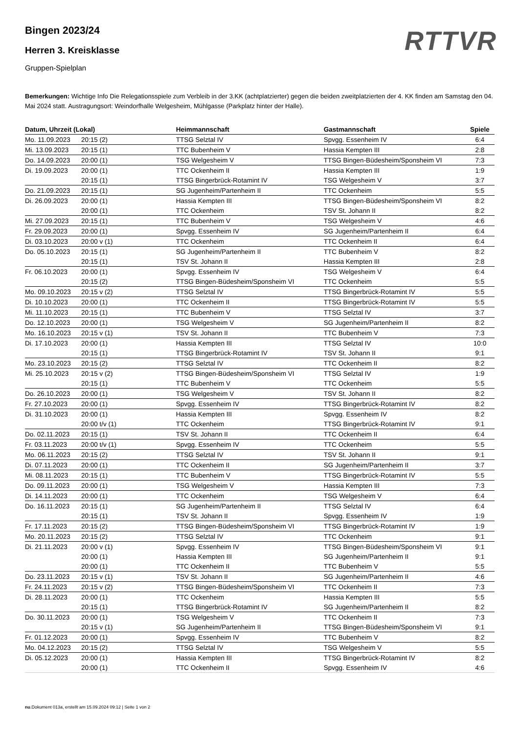RTTVR
Bingen 2023/24
Herren 3. Kreisklasse
Gruppen-Spielplan
Bemerkungen: Wichtige Info Die Relegationsspiele zum Verbleib in der 3.KK (achtplatzierter) gegen die beiden zweitplatzierten der 4. KK finden am Samstag den 04. Mai 2024 statt. Austragungsort: Weindorfhalle Welgesheim, Mühlgasse (Parkplatz hinter der Halle).
| Datum, Uhrzeit (Lokal) | | Heimmannschaft | Gastmannschaft | Spiele |
| --- | --- | --- | --- | --- |
| Mo. 11.09.2023 | 20:15 (2) | TTSG Selztal IV | Spvgg. Essenheim IV | 6:4 |
| Mi. 13.09.2023 | 20:15 (1) | TTC Bubenheim V | Hassia Kempten III | 2:8 |
| Do. 14.09.2023 | 20:00 (1) | TSG Welgesheim V | TTSG Bingen-Büdesheim/Sponsheim VI | 7:3 |
| Di. 19.09.2023 | 20:00 (1) | TTC Ockenheim II | Hassia Kempten III | 1:9 |
| | 20:15 (1) | TTSG Bingerbrück-Rotamint IV | TSG Welgesheim V | 3:7 |
| Do. 21.09.2023 | 20:15 (1) | SG Jugenheim/Partenheim II | TTC Ockenheim | 5:5 |
| Di. 26.09.2023 | 20:00 (1) | Hassia Kempten III | TTSG Bingen-Büdesheim/Sponsheim VI | 8:2 |
| | 20:00 (1) | TTC Ockenheim | TSV St. Johann II | 8:2 |
| Mi. 27.09.2023 | 20:15 (1) | TTC Bubenheim V | TSG Welgesheim V | 4:6 |
| Fr. 29.09.2023 | 20:00 (1) | Spvgg. Essenheim IV | SG Jugenheim/Partenheim II | 6:4 |
| Di. 03.10.2023 | 20:00 v (1) | TTC Ockenheim | TTC Ockenheim II | 6:4 |
| Do. 05.10.2023 | 20:15 (1) | SG Jugenheim/Partenheim II | TTC Bubenheim V | 8:2 |
| | 20:15 (1) | TSV St. Johann II | Hassia Kempten III | 2:8 |
| Fr. 06.10.2023 | 20:00 (1) | Spvgg. Essenheim IV | TSG Welgesheim V | 6:4 |
| | 20:15 (2) | TTSG Bingen-Büdesheim/Sponsheim VI | TTC Ockenheim | 5:5 |
| Mo. 09.10.2023 | 20:15 v (2) | TTSG Selztal IV | TTSG Bingerbrück-Rotamint IV | 5:5 |
| Di. 10.10.2023 | 20:00 (1) | TTC Ockenheim II | TTSG Bingerbrück-Rotamint IV | 5:5 |
| Mi. 11.10.2023 | 20:15 (1) | TTC Bubenheim V | TTSG Selztal IV | 3:7 |
| Do. 12.10.2023 | 20:00 (1) | TSG Welgesheim V | SG Jugenheim/Partenheim II | 8:2 |
| Mo. 16.10.2023 | 20:15 v (1) | TSV St. Johann II | TTC Bubenheim V | 7:3 |
| Di. 17.10.2023 | 20:00 (1) | Hassia Kempten III | TTSG Selztal IV | 10:0 |
| | 20:15 (1) | TTSG Bingerbrück-Rotamint IV | TSV St. Johann II | 9:1 |
| Mo. 23.10.2023 | 20:15 (2) | TTSG Selztal IV | TTC Ockenheim II | 8:2 |
| Mi. 25.10.2023 | 20:15 v (2) | TTSG Bingen-Büdesheim/Sponsheim VI | TTSG Selztal IV | 1:9 |
| | 20:15 (1) | TTC Bubenheim V | TTC Ockenheim | 5:5 |
| Do. 26.10.2023 | 20:00 (1) | TSG Welgesheim V | TSV St. Johann II | 8:2 |
| Fr. 27.10.2023 | 20:00 (1) | Spvgg. Essenheim IV | TTSG Bingerbrück-Rotamint IV | 8:2 |
| Di. 31.10.2023 | 20:00 (1) | Hassia Kempten III | Spvgg. Essenheim IV | 8:2 |
| | 20:00 t/v (1) | TTC Ockenheim | TTSG Bingerbrück-Rotamint IV | 9:1 |
| Do. 02.11.2023 | 20:15 (1) | TSV St. Johann II | TTC Ockenheim II | 6:4 |
| Fr. 03.11.2023 | 20:00 t/v (1) | Spvgg. Essenheim IV | TTC Ockenheim | 5:5 |
| Mo. 06.11.2023 | 20:15 (2) | TTSG Selztal IV | TSV St. Johann II | 9:1 |
| Di. 07.11.2023 | 20:00 (1) | TTC Ockenheim II | SG Jugenheim/Partenheim II | 3:7 |
| Mi. 08.11.2023 | 20:15 (1) | TTC Bubenheim V | TTSG Bingerbrück-Rotamint IV | 5:5 |
| Do. 09.11.2023 | 20:00 (1) | TSG Welgesheim V | Hassia Kempten III | 7:3 |
| Di. 14.11.2023 | 20:00 (1) | TTC Ockenheim | TSG Welgesheim V | 6:4 |
| Do. 16.11.2023 | 20:15 (1) | SG Jugenheim/Partenheim II | TTSG Selztal IV | 6:4 |
| | 20:15 (1) | TSV St. Johann II | Spvgg. Essenheim IV | 1:9 |
| Fr. 17.11.2023 | 20:15 (2) | TTSG Bingen-Büdesheim/Sponsheim VI | TTSG Bingerbrück-Rotamint IV | 1:9 |
| Mo. 20.11.2023 | 20:15 (2) | TTSG Selztal IV | TTC Ockenheim | 9:1 |
| Di. 21.11.2023 | 20:00 v (1) | Spvgg. Essenheim IV | TTSG Bingen-Büdesheim/Sponsheim VI | 9:1 |
| | 20:00 (1) | Hassia Kempten III | SG Jugenheim/Partenheim II | 9:1 |
| | 20:00 (1) | TTC Ockenheim II | TTC Bubenheim V | 5:5 |
| Do. 23.11.2023 | 20:15 v (1) | TSV St. Johann II | SG Jugenheim/Partenheim II | 4:6 |
| Fr. 24.11.2023 | 20:15 v (2) | TTSG Bingen-Büdesheim/Sponsheim VI | TTC Ockenheim II | 7:3 |
| Di. 28.11.2023 | 20:00 (1) | TTC Ockenheim | Hassia Kempten III | 5:5 |
| | 20:15 (1) | TTSG Bingerbrück-Rotamint IV | SG Jugenheim/Partenheim II | 8:2 |
| Do. 30.11.2023 | 20:00 (1) | TSG Welgesheim V | TTC Ockenheim II | 7:3 |
| | 20:15 v (1) | SG Jugenheim/Partenheim II | TTSG Bingen-Büdesheim/Sponsheim VI | 9:1 |
| Fr. 01.12.2023 | 20:00 (1) | Spvgg. Essenheim IV | TTC Bubenheim V | 8:2 |
| Mo. 04.12.2023 | 20:15 (2) | TTSG Selztal IV | TSG Welgesheim V | 5:5 |
| Di. 05.12.2023 | 20:00 (1) | Hassia Kempten III | TTSG Bingerbrück-Rotamint IV | 8:2 |
| | 20:00 (1) | TTC Ockenheim II | Spvgg. Essenheim IV | 4:6 |
nu.Dokument 013a, erstellt am 15.09.2024 09:12 | Seite 1 von 2